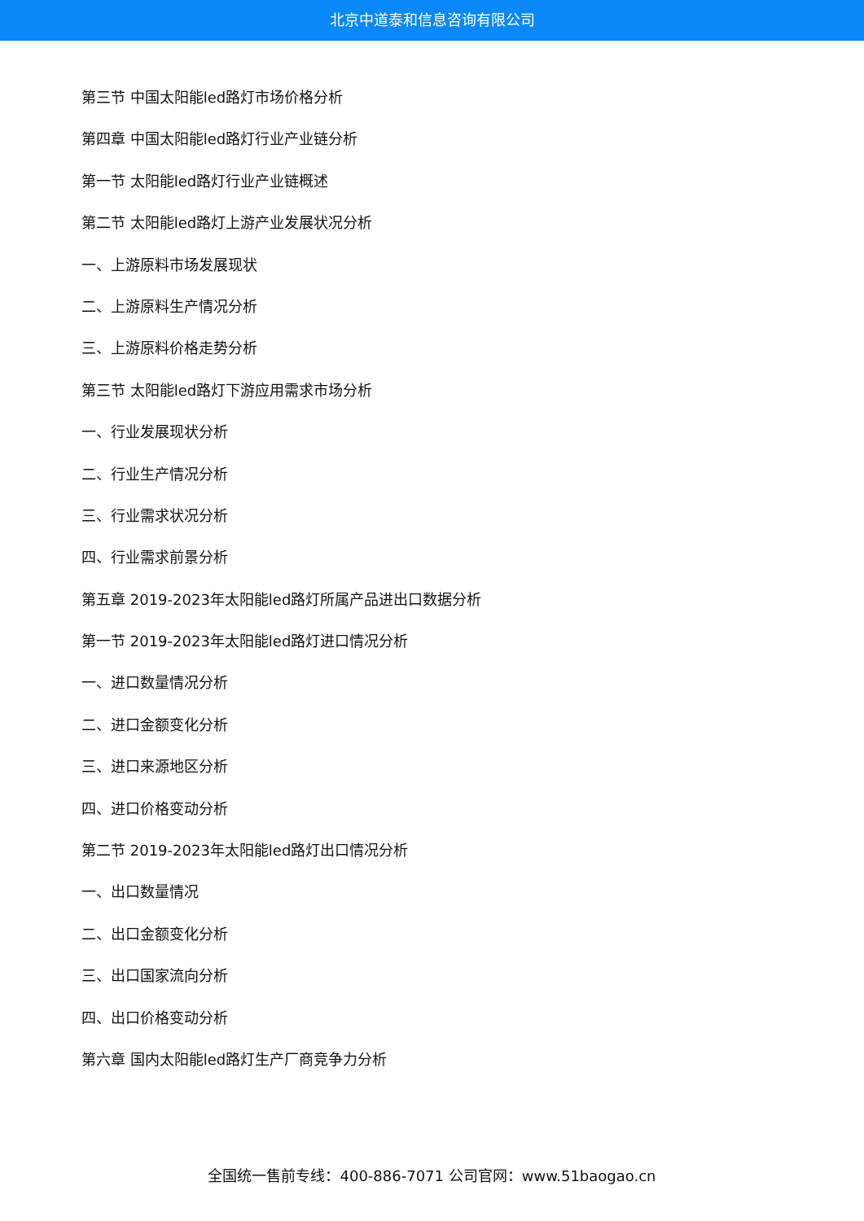北京中道泰和信息咨询有限公司
第三节 中国太阳能led路灯市场价格分析
第四章 中国太阳能led路灯行业产业链分析
第一节 太阳能led路灯行业产业链概述
第二节 太阳能led路灯上游产业发展状况分析
一、上游原料市场发展现状
二、上游原料生产情况分析
三、上游原料价格走势分析
第三节 太阳能led路灯下游应用需求市场分析
一、行业发展现状分析
二、行业生产情况分析
三、行业需求状况分析
四、行业需求前景分析
第五章 2019-2023年太阳能led路灯所属产品进出口数据分析
第一节 2019-2023年太阳能led路灯进口情况分析
一、进口数量情况分析
二、进口金额变化分析
三、进口来源地区分析
四、进口价格变动分析
第二节 2019-2023年太阳能led路灯出口情况分析
一、出口数量情况
二、出口金额变化分析
三、出口国家流向分析
四、出口价格变动分析
第六章 国内太阳能led路灯生产厂商竞争力分析
全国统一售前专线：400-886-7071 公司官网：www.51baogao.cn